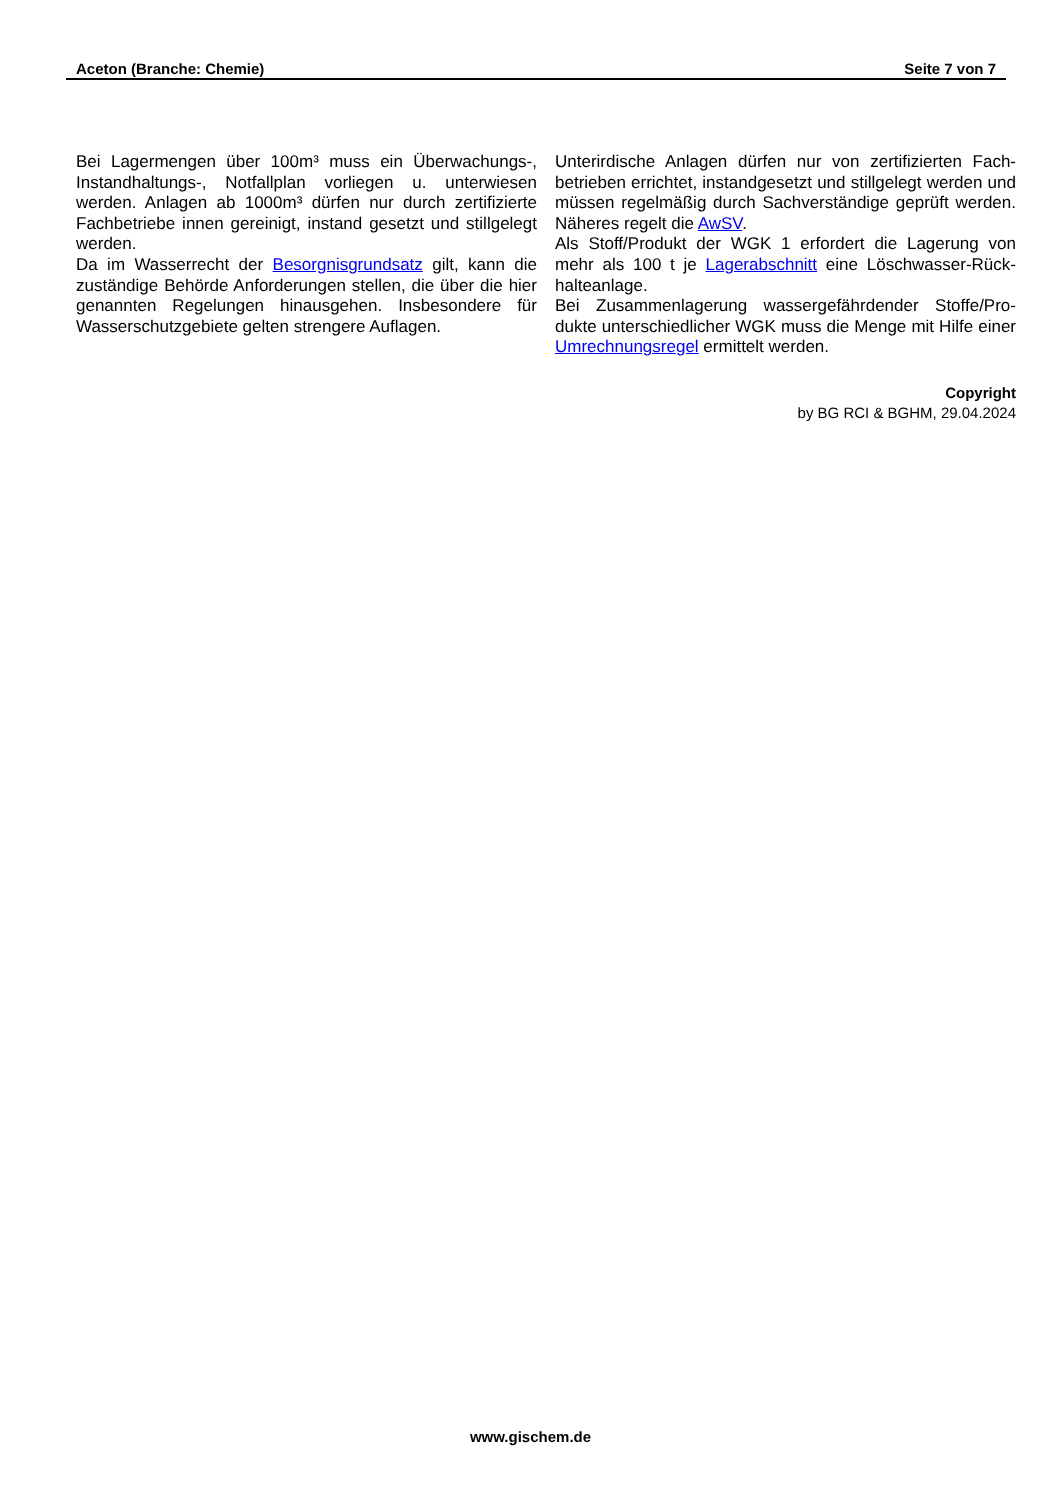Aceton (Branche: Chemie) Seite 7 von 7
Bei Lagermengen über 100m³ muss ein Überwachungs-, Instandhaltungs-, Notfallplan vorliegen u. unterwiesen werden. Anlagen ab 1000m³ dürfen nur durch zertifizierte Fachbetriebe innen gereinigt, instand gesetzt und stillgelegt werden.
Da im Wasserrecht der Besorgnisgrundsatz gilt, kann die zuständige Behörde Anforderungen stellen, die über die hier genannten Regelungen hinausgehen. Insbesondere für Wasserschutzgebiete gelten strengere Auflagen.
Unterirdische Anlagen dürfen nur von zertifizierten Fach-betrieben errichtet, instandgesetzt und stillgelegt werden und müssen regelmäßig durch Sachverständige geprüft werden. Näheres regelt die AwSV.
Als Stoff/Produkt der WGK 1 erfordert die Lagerung von mehr als 100 t je Lagerabschnitt eine Löschwasser-Rück-halteanlage.
Bei Zusammenlagerung wassergefährdender Stoffe/Pro-dukte unterschiedlicher WGK muss die Menge mit Hilfe einer Umrechnungsregel ermittelt werden.
Copyright
by BG RCI & BGHM, 29.04.2024
www.gischem.de